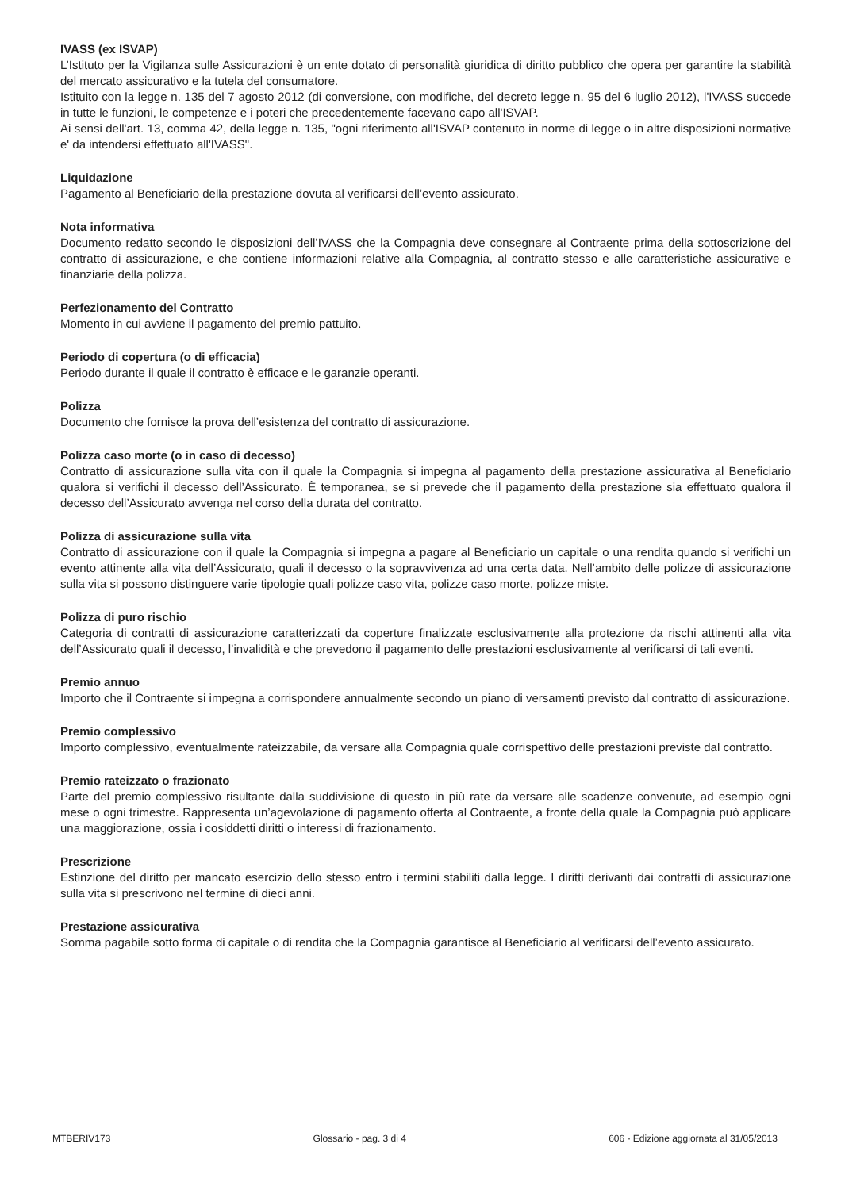IVASS (ex ISVAP)
L’Istituto per la Vigilanza sulle Assicurazioni è un ente dotato di personalità giuridica di diritto pubblico che opera per garantire la stabilità del mercato assicurativo e la tutela del consumatore.
Istituito con la legge n. 135 del 7 agosto 2012 (di conversione, con modifiche, del decreto legge n. 95 del 6 luglio 2012), l'IVASS succede in tutte le funzioni, le competenze e i poteri che precedentemente facevano capo all'ISVAP.
Ai sensi dell'art. 13, comma 42, della legge n. 135, "ogni riferimento all'ISVAP contenuto in norme di legge o in altre disposizioni normative e' da intendersi effettuato all'IVASS".
Liquidazione
Pagamento al Beneficiario della prestazione dovuta al verificarsi dell’evento assicurato.
Nota informativa
Documento redatto secondo le disposizioni dell’IVASS che la Compagnia deve consegnare al Contraente prima della sottoscrizione del contratto di assicurazione, e che contiene informazioni relative alla Compagnia, al contratto stesso e alle caratteristiche assicurative e finanziarie della polizza.
Perfezionamento del Contratto
Momento in cui avviene il pagamento del premio pattuito.
Periodo di copertura (o di efficacia)
Periodo durante il quale il contratto è efficace e le garanzie operanti.
Polizza
Documento che fornisce la prova dell’esistenza del contratto di assicurazione.
Polizza caso morte (o in caso di decesso)
Contratto di assicurazione sulla vita con il quale la Compagnia si impegna al pagamento della prestazione assicurativa al Beneficiario qualora si verifichi il decesso dell’Assicurato. È temporanea, se si prevede che il pagamento della prestazione sia effettuato qualora il decesso dell’Assicurato avvenga nel corso della durata del contratto.
Polizza di assicurazione sulla vita
Contratto di assicurazione con il quale la Compagnia si impegna a pagare al Beneficiario un capitale o una rendita quando si verifichi un evento attinente alla vita dell’Assicurato, quali il decesso o la sopravvivenza ad una certa data. Nell’ambito delle polizze di assicurazione sulla vita si possono distinguere varie tipologie quali polizze caso vita, polizze caso morte, polizze miste.
Polizza di puro rischio
Categoria di contratti di assicurazione caratterizzati da coperture finalizzate esclusivamente alla protezione da rischi attinenti alla vita dell’Assicurato quali il decesso, l’invalidità e che prevedono il pagamento delle prestazioni esclusivamente al verificarsi di tali eventi.
Premio annuo
Importo che il Contraente si impegna a corrispondere annualmente secondo un piano di versamenti previsto dal contratto di assicurazione.
Premio complessivo
Importo complessivo, eventualmente rateizzabile, da versare alla Compagnia quale corrispettivo delle prestazioni previste dal contratto.
Premio rateizzato o frazionato
Parte del premio complessivo risultante dalla suddivisione di questo in più rate da versare alle scadenze convenute, ad esempio ogni mese o ogni trimestre. Rappresenta un’agevolazione di pagamento offerta al Contraente, a fronte della quale la Compagnia può applicare una maggiorazione, ossia i cosiddetti diritti o interessi di frazionamento.
Prescrizione
Estinzione del diritto per mancato esercizio dello stesso entro i termini stabiliti dalla legge. I diritti derivanti dai contratti di assicurazione sulla vita si prescrivono nel termine di dieci anni.
Prestazione assicurativa
Somma pagabile sotto forma di capitale o di rendita che la Compagnia garantisce al Beneficiario al verificarsi dell’evento assicurato.
MTBERIV173 Glossario - pag. 3 di 4 606 - Edizione aggiornata al 31/05/2013